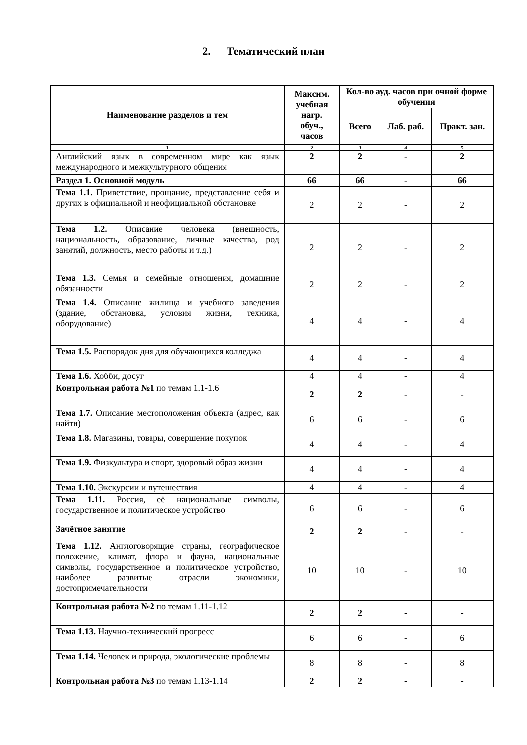2. Тематический план
| Наименование разделов и тем | Максим. учебная нагр. обуч., часов | Кол-во ауд. часов при очной форме обучения | | |
| --- | --- | --- | --- | --- |
| | | Всего | Лаб. раб. | Практ. зан. |
| 1 | 2 | 3 | 4 | 5 |
| Английский язык в современном мире как язык международного и межкультурного общения | 2 | 2 | - | 2 |
| Раздел 1. Основной модуль | 66 | 66 | - | 66 |
| Тема 1.1. Приветствие, прощание, представление себя и других в официальной и неофициальной обстановке | 2 | 2 | - | 2 |
| Тема 1.2. Описание человека (внешность, национальность, образование, личные качества, род занятий, должность, место работы и т.д.) | 2 | 2 | - | 2 |
| Тема 1.3. Семья и семейные отношения, домашние обязанности | 2 | 2 | - | 2 |
| Тема 1.4. Описание жилища и учебного заведения (здание, обстановка, условия жизни, техника, оборудование) | 4 | 4 | - | 4 |
| Тема 1.5. Распорядок дня для обучающихся колледжа | 4 | 4 | - | 4 |
| Тема 1.6. Хобби, досуг | 4 | 4 | - | 4 |
| Контрольная работа №1 по темам 1.1-1.6 | 2 | 2 | - | - |
| Тема 1.7. Описание местоположения объекта (адрес, как найти) | 6 | 6 | - | 6 |
| Тема 1.8. Магазины, товары, совершение покупок | 4 | 4 | - | 4 |
| Тема 1.9. Физкультура и спорт, здоровый образ жизни | 4 | 4 | - | 4 |
| Тема 1.10. Экскурсии и путешествия | 4 | 4 | - | 4 |
| Тема 1.11. Россия, её национальные символы, государственное и политическое устройство | 6 | 6 | - | 6 |
| Зачётное занятие | 2 | 2 | - | - |
| Тема 1.12. Англоговорящие страны, географическое положение, климат, флора и фауна, национальные символы, государственное и политическое устройство, наиболее развитые отрасли экономики, достопримечательности | 10 | 10 | - | 10 |
| Контрольная работа №2 по темам 1.11-1.12 | 2 | 2 | - | - |
| Тема 1.13. Научно-технический прогресс | 6 | 6 | - | 6 |
| Тема 1.14. Человек и природа, экологические проблемы | 8 | 8 | - | 8 |
| Контрольная работа №3 по темам 1.13-1.14 | 2 | 2 | - | - |